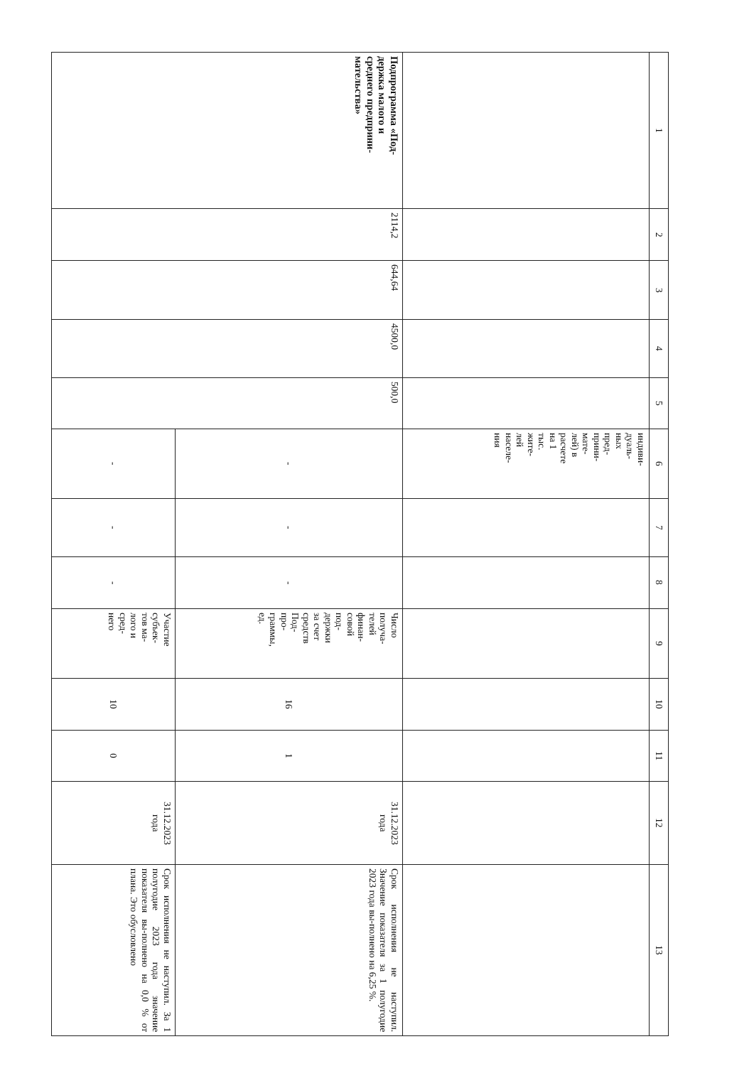| 1 | 2 | 3 | 4 | 5 | 6 | 7 | 8 | 9 | 10 | 11 | 12 | 13 |
| --- | --- | --- | --- | --- | --- | --- | --- | --- | --- | --- | --- | --- |
| | | | | | индиви- дуаль- ных пред- прини- мате- лей) в расчете на 1 тыс. жите- лей населе- ния | | | | | | | |
| Подпрограмма «Под- держка малого и среднего предприни- мательства» | 2114,2 | 644,64 | 4500,0 | 500,0 | - | - | - | Число получа- телей финан- совой под- держки за счет средств Под- про- граммы, ед. | 16 | 1 | 31.12.2023 года | Срок исполнения не наступил. Значение показателя за 1 полугодие 2023 года вы-полнено на 6,25 %. |
| | | | | | - | - | - | Участие субъек- тов ма- лого и сред- него | 10 | 0 | 31.12.2023 года | Срок исполнения не наступил. За 1 полугодие 2023 года значение показателя вы-полнено на 0,0 % от плана. Это обусловлено |